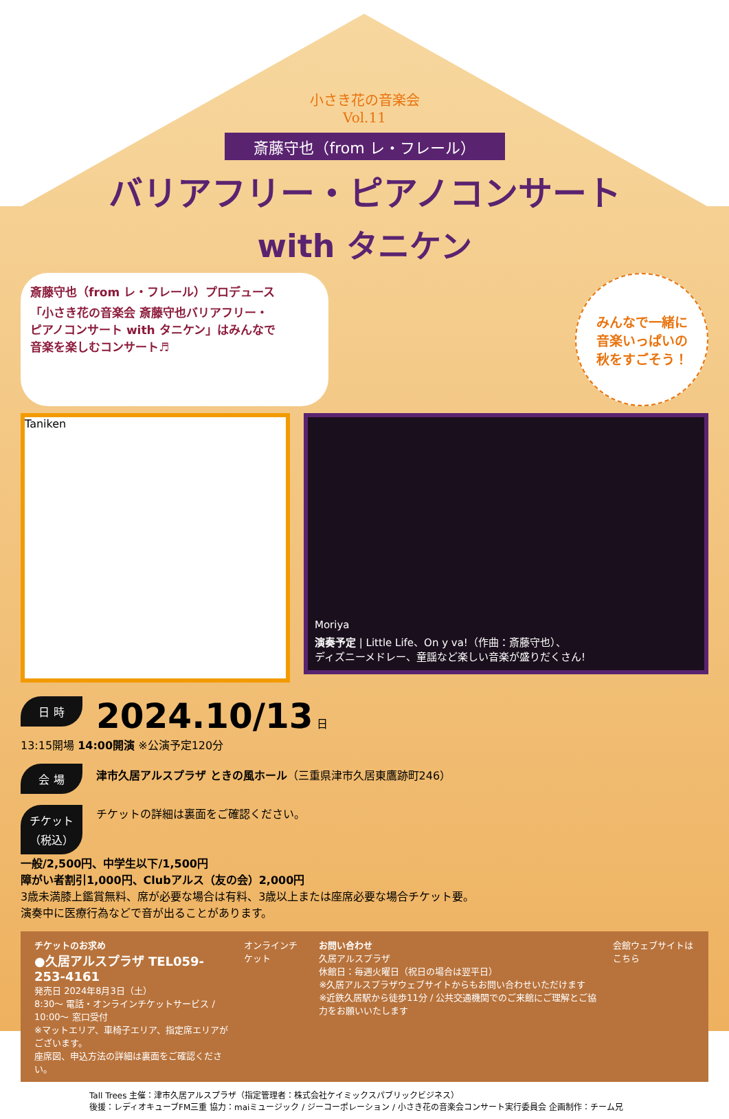小さき花の音楽会
Vol.11
斎藤守也（from レ・フレール）
バリアフリー・ピアノコンサート
with タニケン
斎藤守也（from レ・フレール）プロデュース
「小さき花の音楽会 斎藤守也バリアフリー・
ピアノコンサート with タニケン」はみんなで
音楽を楽しむコンサート♬
みんなで一緒に
音楽いっぱいの
秋をすごそう！
Taniken
Moriya
演奏予定 | Little Life、On y va!（作曲：斎藤守也）、
ディズニーメドレー、童謡など楽しい音楽が盛りだくさん!
日 時 2024.10/13 日
13:15開場 14:00開演 ※公演予定120分
会 場 津市久居アルスプラザ ときの風ホール（三重県津市久居東鷹跡町246）
チケット
（税込） チケットの詳細は裏面をご確認ください。
一般/2,500円、中学生以下/1,500円
障がい者割引1,000円、Clubアルス（友の会）2,000円
3歳未満膝上鑑賞無料、席が必要な場合は有料、3歳以上または座席必要な場合チケット要。
演奏中に医療行為などで音が出ることがあります。
チケットのお求め
●久居アルスプラザ TEL059-253-4161
発売日 2024年8月3日（土）
8:30～ 電話・オンラインチケットサービス / 10:00～ 窓口受付
※マットエリア、車椅子エリア、指定席エリアがございます。
座席図、申込方法の詳細は裏面をご確認ください。
オンラインチケット お問い合わせ
久居アルスプラザ
休館日：毎週火曜日（祝日の場合は翌平日）
※久居アルスプラザウェブサイトからもお問い合わせいただけます
※近鉄久居駅から徒歩11分 / 公共交通機関でのご来館にご理解とご協力をお願いいたします
会館ウェブサイトはこちら
Tall Trees 主催：津市久居アルスプラザ（指定管理者：株式会社ケイミックスパブリックビジネス）
後援：レディオキューブFM三重 協力：maiミュージック / ジーコーポレーション / 小さき花の音楽会コンサート実行委員会 企画制作：チーム兄